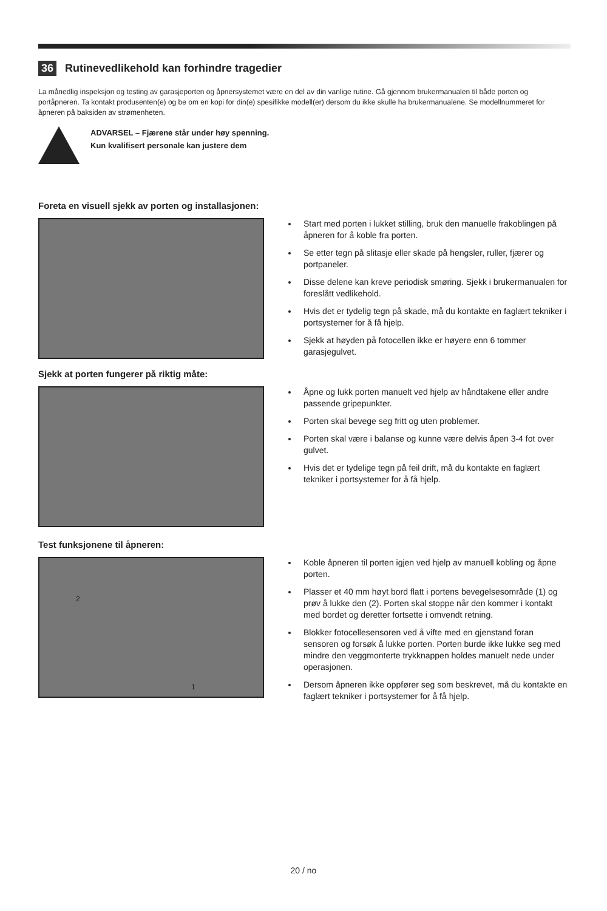36 Rutinevedlikehold kan forhindre tragedier
La månedlig inspeksjon og testing av garasjeporten og åpnersystemet være en del av din vanlige rutine. Gå gjennom brukermanualen til både porten og portåpneren. Ta kontakt produsenten(e) og be om en kopi for din(e) spesifikke modell(er) dersom du ikke skulle ha brukermanualene. Se modellnummeret for åpneren på baksiden av strømenheten.
ADVARSEL – Fjærene står under høy spenning.
Kun kvalifisert personale kan justere dem
Foreta en visuell sjekk av porten og installasjonen:
Start med porten i lukket stilling, bruk den manuelle frakoblingen på åpneren for å koble fra porten.
Se etter tegn på slitasje eller skade på hengsler, ruller, fjærer og portpaneler.
Disse delene kan kreve periodisk smøring. Sjekk i brukermanualen for foreslått vedlikehold.
Hvis det er tydelig tegn på skade, må du kontakte en faglært tekniker i portsystemer for å få hjelp.
Sjekk at høyden på fotocellen ikke er høyere enn 6 tommer garasjegulvet.
Sjekk at porten fungerer på riktig måte:
Åpne og lukk porten manuelt ved hjelp av håndtakene eller andre passende gripepunkter.
Porten skal bevege seg fritt og uten problemer.
Porten skal være i balanse og kunne være delvis åpen 3-4 fot over gulvet.
Hvis det er tydelige tegn på feil drift, må du kontakte en faglært tekniker i portsystemer for å få hjelp.
Test funksjonene til åpneren:
2
1
Koble åpneren til porten igjen ved hjelp av manuell kobling og åpne porten.
Plasser et 40 mm høyt bord flatt i portens bevegelsesområde (1) og prøv å lukke den (2). Porten skal stoppe når den kommer i kontakt med bordet og deretter fortsette i omvendt retning.
Blokker fotocellesensoren ved å vifte med en gjenstand foran sensoren og forsøk å lukke porten. Porten burde ikke lukke seg med mindre den veggmonterte trykknappen holdes manuelt nede under operasjonen.
Dersom åpneren ikke oppfører seg som beskrevet, må du kontakte en faglært tekniker i portsystemer for å få hjelp.
20 / no